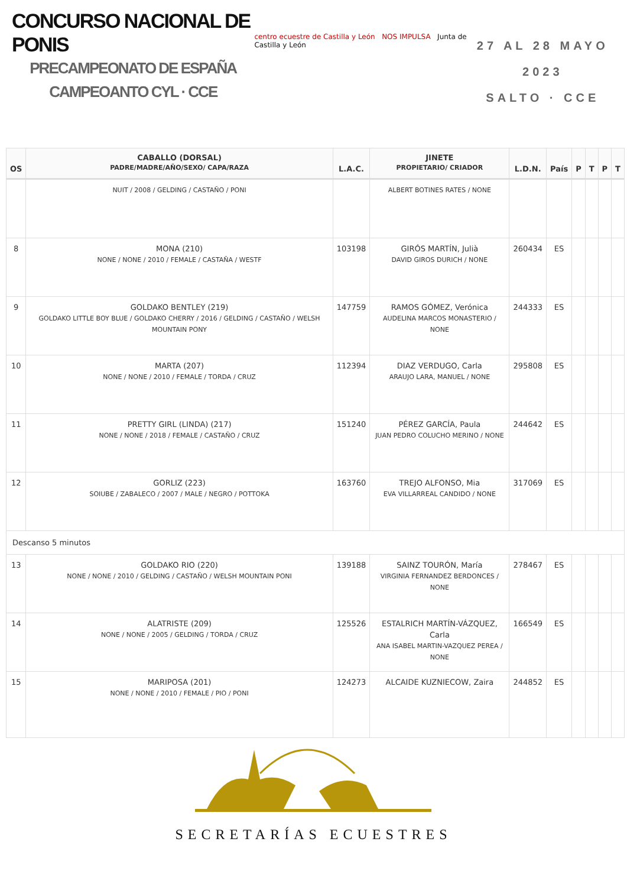CONCURSO NACIONAL DE PONIS
PRECAMPEONATO DE ESPAÑA
CAMPEOANTO CYL · CCE
centro ecuestre de Castilla y León NOS IMPULSA Junta de Castilla y León
27 AL 28 MAYO 2023
SALTO · CCE
| OS | CABALLO (DORSAL) PADRE/MADRE/AÑO/SEXO/ CAPA/RAZA | L.A.C. | JINETE PROPIETARIO/ CRIADOR | L.D.N. | País | P | T | P | T |
| --- | --- | --- | --- | --- | --- | --- | --- | --- | --- |
| | NUIT / 2008 / GELDING / CASTAÑO / PONI | | ALBERT BOTINES RATES / NONE | | | | | | |
| 8 | MONA (210) NONE / NONE / 2010 / FEMALE / CASTAÑA / WESTF | 103198 | GIRÓS MARTÍN, Julià DAVID GIROS DURICH / NONE | 260434 | ES | | | | |
| 9 | GOLDAKO BENTLEY (219) GOLDAKO LITTLE BOY BLUE / GOLDAKO CHERRY / 2016 / GELDING / CASTAÑO / WELSH MOUNTAIN PONY | 147759 | RAMOS GÓMEZ, Verónica AUDELINA MARCOS MONASTERIO / NONE | 244333 | ES | | | | |
| 10 | MARTA (207) NONE / NONE / 2010 / FEMALE / TORDA / CRUZ | 112394 | DIAZ VERDUGO, Carla ARAUJO LARA, MANUEL / NONE | 295808 | ES | | | | |
| 11 | PRETTY GIRL (LINDA) (217) NONE / NONE / 2018 / FEMALE / CASTAÑO / CRUZ | 151240 | PÉREZ GARCÍA, Paula JUAN PEDRO COLUCHO MERINO / NONE | 244642 | ES | | | | |
| 12 | GORLIZ (223) SOIUBE / ZABALECO / 2007 / MALE / NEGRO / POTTOKA | 163760 | TREJO ALFONSO, Mia EVA VILLARREAL CANDIDO / NONE | 317069 | ES | | | | |
| Descanso 5 minutos | | | | | | | | | |
| 13 | GOLDAKO RIO (220) NONE / NONE / 2010 / GELDING / CASTAÑO / WELSH MOUNTAIN PONI | 139188 | SAINZ TOURÓN, María VIRGINIA FERNANDEZ BERDONCES / NONE | 278467 | ES | | | | |
| 14 | ALATRISTE (209) NONE / NONE / 2005 / GELDING / TORDA / CRUZ | 125526 | ESTALRICH MARTÍN-VÁZQUEZ, Carla ANA ISABEL MARTIN-VAZQUEZ PEREA / NONE | 166549 | ES | | | | |
| 15 | MARIPOSA (201) NONE / NONE / 2010 / FEMALE / PIO / PONI | 124273 | ALCAIDE KUZNIECOW, Zaira | 244852 | ES | | | | |
SECRETARÍAS ECUESTRES